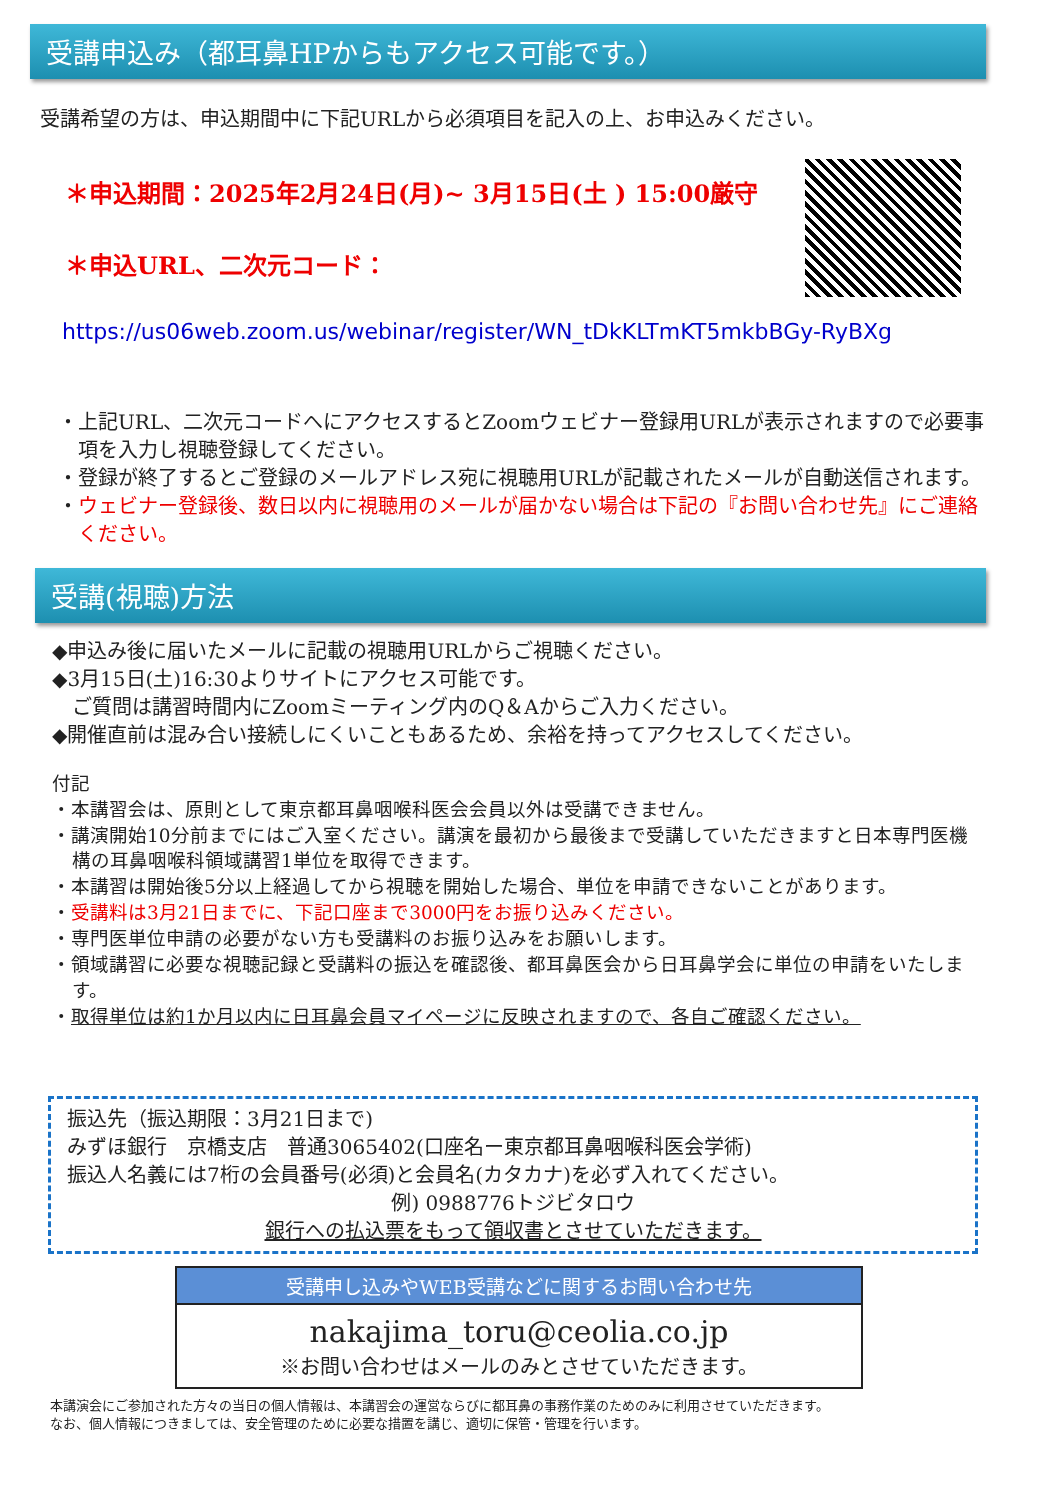受講申込み（都耳鼻HPからもアクセス可能です。）
受講希望の方は、申込期間中に下記URLから必須項目を記入の上、お申込みください。
＊申込期間：2025年2月24日(月)~ 3月15日(土 ) 15:00厳守
＊申込URL、二次元コード：
https://us06web.zoom.us/webinar/register/WN_tDkKLTmKT5mkbBGy-RyBXg
・上記URL、二次元コードへにアクセスするとZoomウェビナー登録用URLが表示されますので必要事項を入力し視聴登録してください。
・登録が終了するとご登録のメールアドレス宛に視聴用URLが記載されたメールが自動送信されます。
・ウェビナー登録後、数日以内に視聴用のメールが届かない場合は下記の『お問い合わせ先』にご連絡ください。
受講(視聴)方法
◆申込み後に届いたメールに記載の視聴用URLからご視聴ください。
◆3月15日(土)16:30よりサイトにアクセス可能です。
　ご質問は講習時間内にZoomミーティング内のQ＆Aからご入力ください。
◆開催直前は混み合い接続しにくいこともあるため、余裕を持ってアクセスしてください。
付記
・本講習会は、原則として東京都耳鼻咽喉科医会会員以外は受講できません。
・講演開始10分前までにはご入室ください。講演を最初から最後まで受講していただきますと日本専門医機構の耳鼻咽喉科領域講習1単位を取得できます。
・本講習は開始後5分以上経過してから視聴を開始した場合、単位を申請できないことがあります。
・受講料は3月21日までに、下記口座まで3000円をお振り込みください。
・専門医単位申請の必要がない方も受講料のお振り込みをお願いします。
・領域講習に必要な視聴記録と受講料の振込を確認後、都耳鼻医会から日耳鼻学会に単位の申請をいたします。
・取得単位は約1か月以内に日耳鼻会員マイページに反映されますので、各自ご確認ください。
振込先（振込期限：3月21日まで)
みずほ銀行　京橋支店　普通3065402(口座名ー東京都耳鼻咽喉科医会学術)
振込人名義には7桁の会員番号(必須)と会員名(カタカナ)を必ず入れてください。
例) 0988776トジビタロウ
銀行への払込票をもって領収書とさせていただきます。
受講申し込みやWEB受講などに関するお問い合わせ先
nakajima_toru@ceolia.co.jp
※お問い合わせはメールのみとさせていただきます。
本講演会にご参加された方々の当日の個人情報は、本講習会の運営ならびに都耳鼻の事務作業のためのみに利用させていただきます。
なお、個人情報につきましては、安全管理のために必要な措置を講じ、適切に保管・管理を行います。